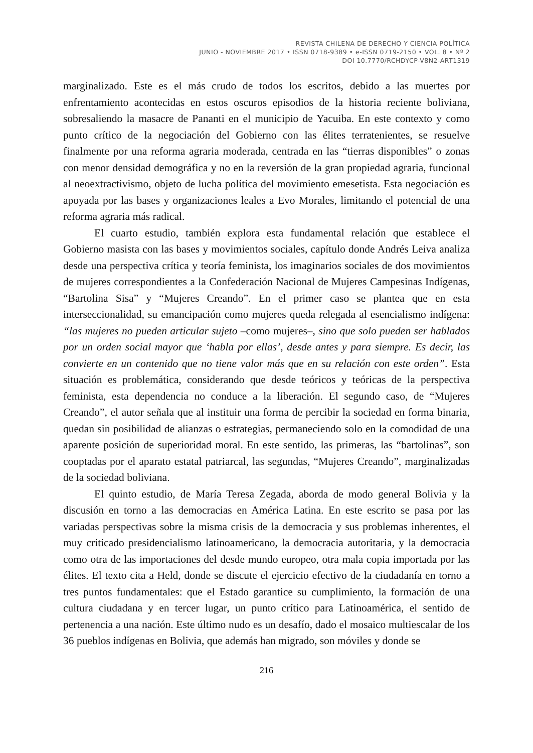REVISTA CHILENA DE DERECHO Y CIENCIA POLÍTICA
JUNIO - NOVIEMBRE 2017 • ISSN 0718-9389 • e-ISSN 0719-2150 • VOL. 8 • Nº 2
DOI 10.7770/RCHDYCP-V8N2-ART1319
marginalizado. Este es el más crudo de todos los escritos, debido a las muertes por enfrentamiento acontecidas en estos oscuros episodios de la historia reciente boliviana, sobresaliendo la masacre de Pananti en el municipio de Yacuiba. En este contexto y como punto crítico de la negociación del Gobierno con las élites terratenientes, se resuelve finalmente por una reforma agraria moderada, centrada en las “tierras disponibles” o zonas con menor densidad demográfica y no en la reversión de la gran propiedad agraria, funcional al neoextractivismo, objeto de lucha política del movimiento emesetista. Esta negociación es apoyada por las bases y organizaciones leales a Evo Morales, limitando el potencial de una reforma agraria más radical.
El cuarto estudio, también explora esta fundamental relación que establece el Gobierno masista con las bases y movimientos sociales, capítulo donde Andrés Leiva analiza desde una perspectiva crítica y teoría feminista, los imaginarios sociales de dos movimientos de mujeres correspondientes a la Confederación Nacional de Mujeres Campesinas Indígenas, “Bartolina Sisa” y “Mujeres Creando”. En el primer caso se plantea que en esta interseccionalidad, su emancipación como mujeres queda relegada al esencialismo indígena: “las mujeres no pueden articular sujeto –como mujeres–, sino que solo pueden ser hablados por un orden social mayor que ‘habla por ellas’, desde antes y para siempre. Es decir, las convierte en un contenido que no tiene valor más que en su relación con este orden”. Esta situación es problemática, considerando que desde teóricos y teóricas de la perspectiva feminista, esta dependencia no conduce a la liberación. El segundo caso, de “Mujeres Creando”, el autor señala que al instituir una forma de percibir la sociedad en forma binaria, quedan sin posibilidad de alianzas o estrategias, permaneciendo solo en la comodidad de una aparente posición de superioridad moral. En este sentido, las primeras, las “bartolinas”, son cooptadas por el aparato estatal patriarcal, las segundas, “Mujeres Creando”, marginalizadas de la sociedad boliviana.
El quinto estudio, de María Teresa Zegada, aborda de modo general Bolivia y la discusión en torno a las democracias en América Latina. En este escrito se pasa por las variadas perspectivas sobre la misma crisis de la democracia y sus problemas inherentes, el muy criticado presidencialismo latinoamericano, la democracia autoritaria, y la democracia como otra de las importaciones del desde mundo europeo, otra mala copia importada por las élites. El texto cita a Held, donde se discute el ejercicio efectivo de la ciudadanía en torno a tres puntos fundamentales: que el Estado garantice su cumplimiento, la formación de una cultura ciudadana y en tercer lugar, un punto crítico para Latinoamérica, el sentido de pertenencia a una nación. Este último nudo es un desafío, dado el mosaico multiescalar de los 36 pueblos indígenas en Bolivia, que además han migrado, son móviles y donde se
216